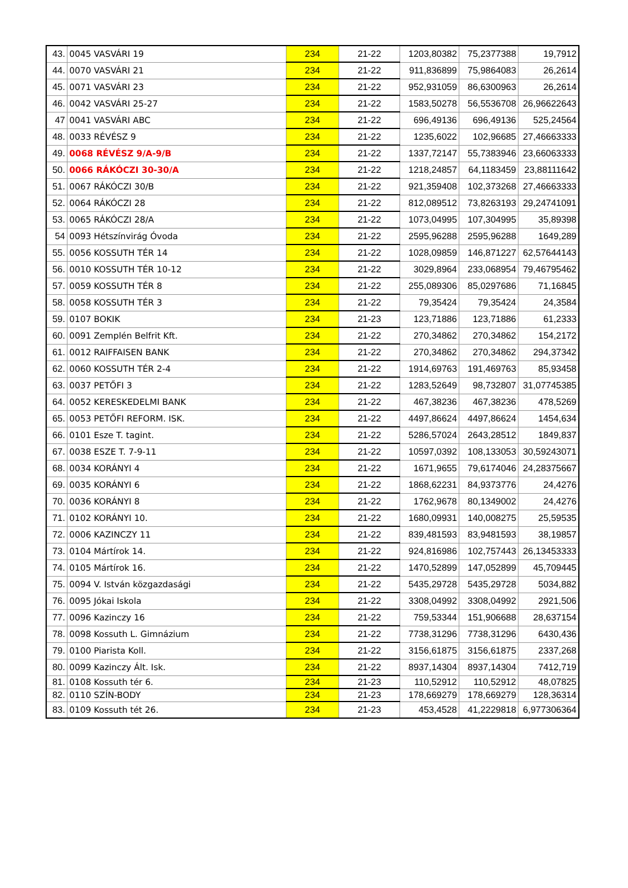| 43. | 0045 VASVÁRI 19 | 234 | 21-22 | 1203,80382 | 75,2377388 | 19,7912 |
| 44. | 0070 VASVÁRI 21 | 234 | 21-22 | 911,836899 | 75,9864083 | 26,2614 |
| 45. | 0071 VASVÁRI 23 | 234 | 21-22 | 952,931059 | 86,6300963 | 26,2614 |
| 46. | 0042 VASVÁRI 25-27 | 234 | 21-22 | 1583,50278 | 56,5536708 | 26,96622643 |
| 47 | 0041 VASVÁRI ABC | 234 | 21-22 | 696,49136 | 696,49136 | 525,24564 |
| 48. | 0033 RÉVÉSZ 9 | 234 | 21-22 | 1235,6022 | 102,96685 | 27,46663333 |
| 49. | 0068 RÉVÉSZ 9/A-9/B | 234 | 21-22 | 1337,72147 | 55,7383946 | 23,66063333 |
| 50. | 0066 RÁKÓCZI 30-30/A | 234 | 21-22 | 1218,24857 | 64,1183459 | 23,88111642 |
| 51. | 0067 RÁKÓCZI 30/B | 234 | 21-22 | 921,359408 | 102,373268 | 27,46663333 |
| 52. | 0064 RÁKÓCZI 28 | 234 | 21-22 | 812,089512 | 73,8263193 | 29,24741091 |
| 53. | 0065 RÁKÓCZI 28/A | 234 | 21-22 | 1073,04995 | 107,304995 | 35,89398 |
| 54 | 0093 Hétszínvirág Óvoda | 234 | 21-22 | 2595,96288 | 2595,96288 | 1649,289 |
| 55. | 0056 KOSSUTH TÉR 14 | 234 | 21-22 | 1028,09859 | 146,871227 | 62,57644143 |
| 56. | 0010 KOSSUTH TÉR 10-12 | 234 | 21-22 | 3029,8964 | 233,068954 | 79,46795462 |
| 57. | 0059 KOSSUTH TÉR 8 | 234 | 21-22 | 255,089306 | 85,0297686 | 71,16845 |
| 58. | 0058 KOSSUTH TÉR 3 | 234 | 21-22 | 79,35424 | 79,35424 | 24,3584 |
| 59. | 0107 BOKIK | 234 | 21-23 | 123,71886 | 123,71886 | 61,2333 |
| 60. | 0091 Zemplén Belfrit Kft. | 234 | 21-22 | 270,34862 | 270,34862 | 154,2172 |
| 61. | 0012 RAIFFAISEN BANK | 234 | 21-22 | 270,34862 | 270,34862 | 294,37342 |
| 62. | 0060 KOSSUTH TÉR 2-4 | 234 | 21-22 | 1914,69763 | 191,469763 | 85,93458 |
| 63. | 0037 PETŐFI 3 | 234 | 21-22 | 1283,52649 | 98,732807 | 31,07745385 |
| 64. | 0052 KERESKEDELMI BANK | 234 | 21-22 | 467,38236 | 467,38236 | 478,5269 |
| 65. | 0053 PETŐFI REFORM. ISK. | 234 | 21-22 | 4497,86624 | 4497,86624 | 1454,634 |
| 66. | 0101 Esze T. tagint. | 234 | 21-22 | 5286,57024 | 2643,28512 | 1849,837 |
| 67. | 0038 ESZE T. 7-9-11 | 234 | 21-22 | 10597,0392 | 108,133053 | 30,59243071 |
| 68. | 0034 KORÁNYI 4 | 234 | 21-22 | 1671,9655 | 79,6174046 | 24,28375667 |
| 69. | 0035 KORÁNYI 6 | 234 | 21-22 | 1868,62231 | 84,9373776 | 24,4276 |
| 70. | 0036 KORÁNYI 8 | 234 | 21-22 | 1762,9678 | 80,1349002 | 24,4276 |
| 71. | 0102 KORÁNYI 10. | 234 | 21-22 | 1680,09931 | 140,008275 | 25,59535 |
| 72. | 0006 KAZINCZY 11 | 234 | 21-22 | 839,481593 | 83,9481593 | 38,19857 |
| 73. | 0104 Mártírok 14. | 234 | 21-22 | 924,816986 | 102,757443 | 26,13453333 |
| 74. | 0105 Mártírok 16. | 234 | 21-22 | 1470,52899 | 147,052899 | 45,709445 |
| 75. | 0094 V. István közgazdasági | 234 | 21-22 | 5435,29728 | 5435,29728 | 5034,882 |
| 76. | 0095 Jókai Iskola | 234 | 21-22 | 3308,04992 | 3308,04992 | 2921,506 |
| 77. | 0096 Kazinczy 16 | 234 | 21-22 | 759,53344 | 151,906688 | 28,637154 |
| 78. | 0098 Kossuth L. Gimnázium | 234 | 21-22 | 7738,31296 | 7738,31296 | 6430,436 |
| 79. | 0100 Piarista Koll. | 234 | 21-22 | 3156,61875 | 3156,61875 | 2337,268 |
| 80. | 0099 Kazinczy Ált. Isk. | 234 | 21-22 | 8937,14304 | 8937,14304 | 7412,719 |
| 81. | 0108 Kossuth tér 6. | 234 | 21-23 | 110,52912 | 110,52912 | 48,07825 |
| 82. | 0110 SZÍN-BODY | 234 | 21-23 | 178,669279 | 178,669279 | 128,36314 |
| 83. | 0109 Kossuth tét 26. | 234 | 21-23 | 453,4528 | 41,2229818 | 6,977306364 |